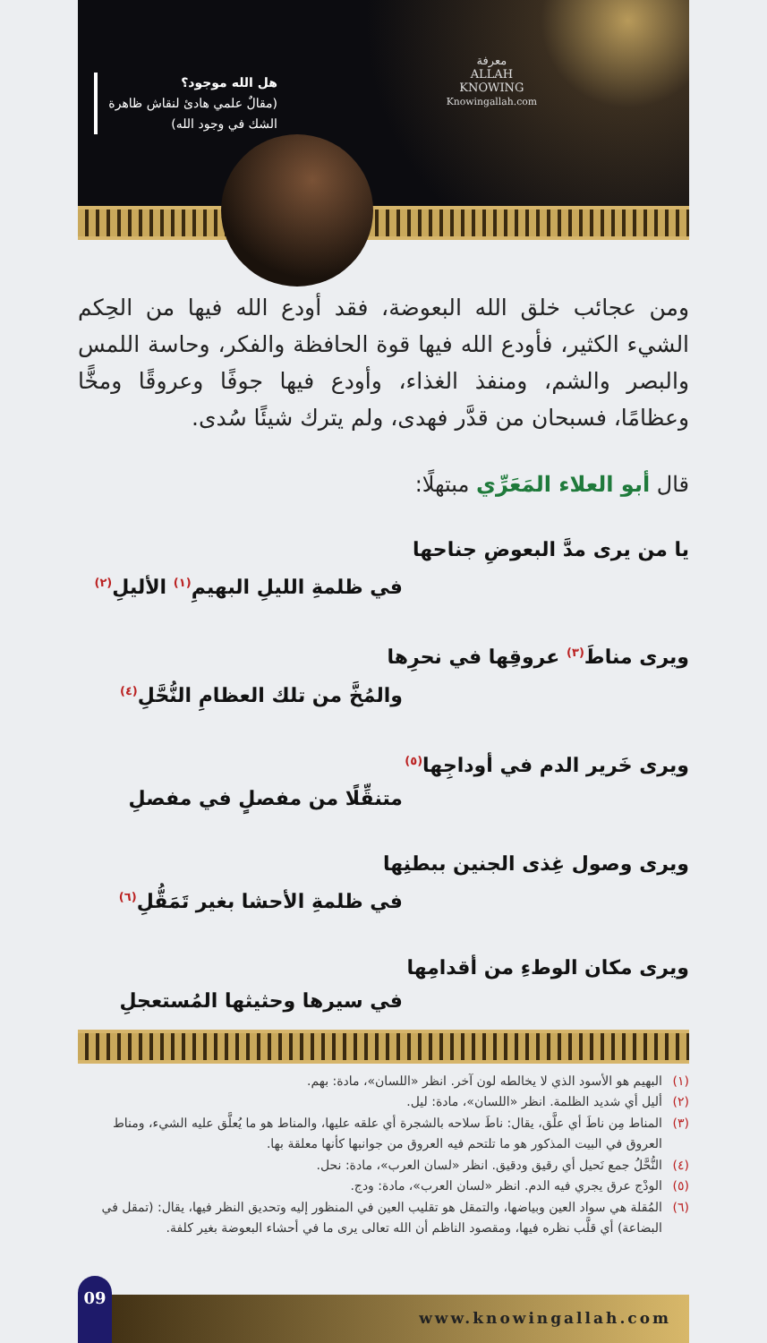معرفة
ALLAH
KNOWING
Knowingallah.com
هل الله موجود؟
(مقالٌ علمي هادئ لنقاش ظاهرة
الشك في وجود الله)
ومن عجائب خلق الله البعوضة، فقد أودع الله فيها من الحِكم الشيء الكثير، فأودع الله فيها قوة الحافظة والفكر، وحاسة اللمس والبصر والشم، ومنفذ الغذاء، وأودع فيها جوفًا وعروقًا ومخًّا وعظامًا، فسبحان من قدَّر فهدى، ولم يترك شيئًا سُدى.
قال أبو العلاء المَعَرِّي مبتهلًا:
يا من يرى مدَّ البعوضِ جناحها
في ظلمةِ الليلِ البهيمِ<sup>(١)</sup> الأليلِ<sup>(٢)</sup>
ويرى مناطَ<sup>(٣)</sup> عروقِها في نحرِها
والمُخَّ من تلك العظامِ النُّحَّلِ<sup>(٤)</sup>
ويرى خَرير الدم في أوداجِها<sup>(٥)</sup>
متنقِّلًا من مفصلٍ في مفصلِ
ويرى وصول غِذى الجنين ببطنِها
في ظلمةِ الأحشا بغير تَمَقُّلِ<sup>(٦)</sup>
ويرى مكان الوطءِ من أقدامِها
في سيرها وحثيثها المُستعجلِ
(١) البهيم هو الأسود الذي لا يخالطه لون آخر. انظر «اللسان»، مادة: بهم.
(٢) أليل أي شديد الظلمة. انظر «اللسان»، مادة: ليل.
(٣) المناط مِن ناطَ أي علَّق، يقال: ناطَ سلاحه بالشجرة أي علقه عليها، والمناط هو ما يُعلَّق عليه الشيء، ومناط العروق في البيت المذكور هو ما تلتحم فيه العروق من جوانبها كأنها معلقة بها.
(٤) النُّحَّلُ جمع نَحيل أي رقيق ودقيق. انظر «لسان العرب»، مادة: نحل.
(٥) الودْج عرق يجري فيه الدم. انظر «لسان العرب»، مادة: ودج.
(٦) المُقلة هي سواد العين وبياضها، والتمقل هو تقليب العين في المنظور إليه وتحديق النظر فيها، يقال: (تمقل في البضاعة) أي قلَّب نظره فيها، ومقصود الناظم أن الله تعالى يرى ما في أحشاء البعوضة بغير كلفة.
www.knowingallah.com
09